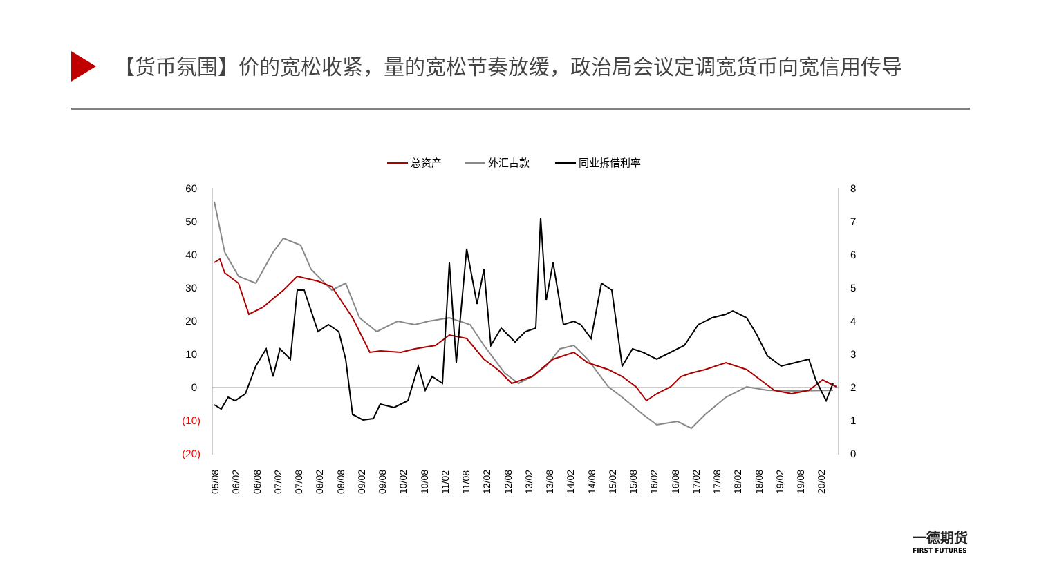【货币氛围】价的宽松收紧，量的宽松节奏放缓，政治局会议定调宽货币向宽信用传导
总资产
外汇占款
同业拆借利率
60
50
40
30
20
10
0
(10)
(20)
8
7
6
5
4
3
2
1
0
05/08
06/02
06/08
07/02
07/08
08/02
08/08
09/02
09/08
10/02
10/08
11/02
11/08
12/02
12/08
13/02
13/08
14/02
14/08
15/02
15/08
16/02
16/08
17/02
17/08
18/02
18/08
19/02
19/08
20/02
一德期货
FIRST FUTURES